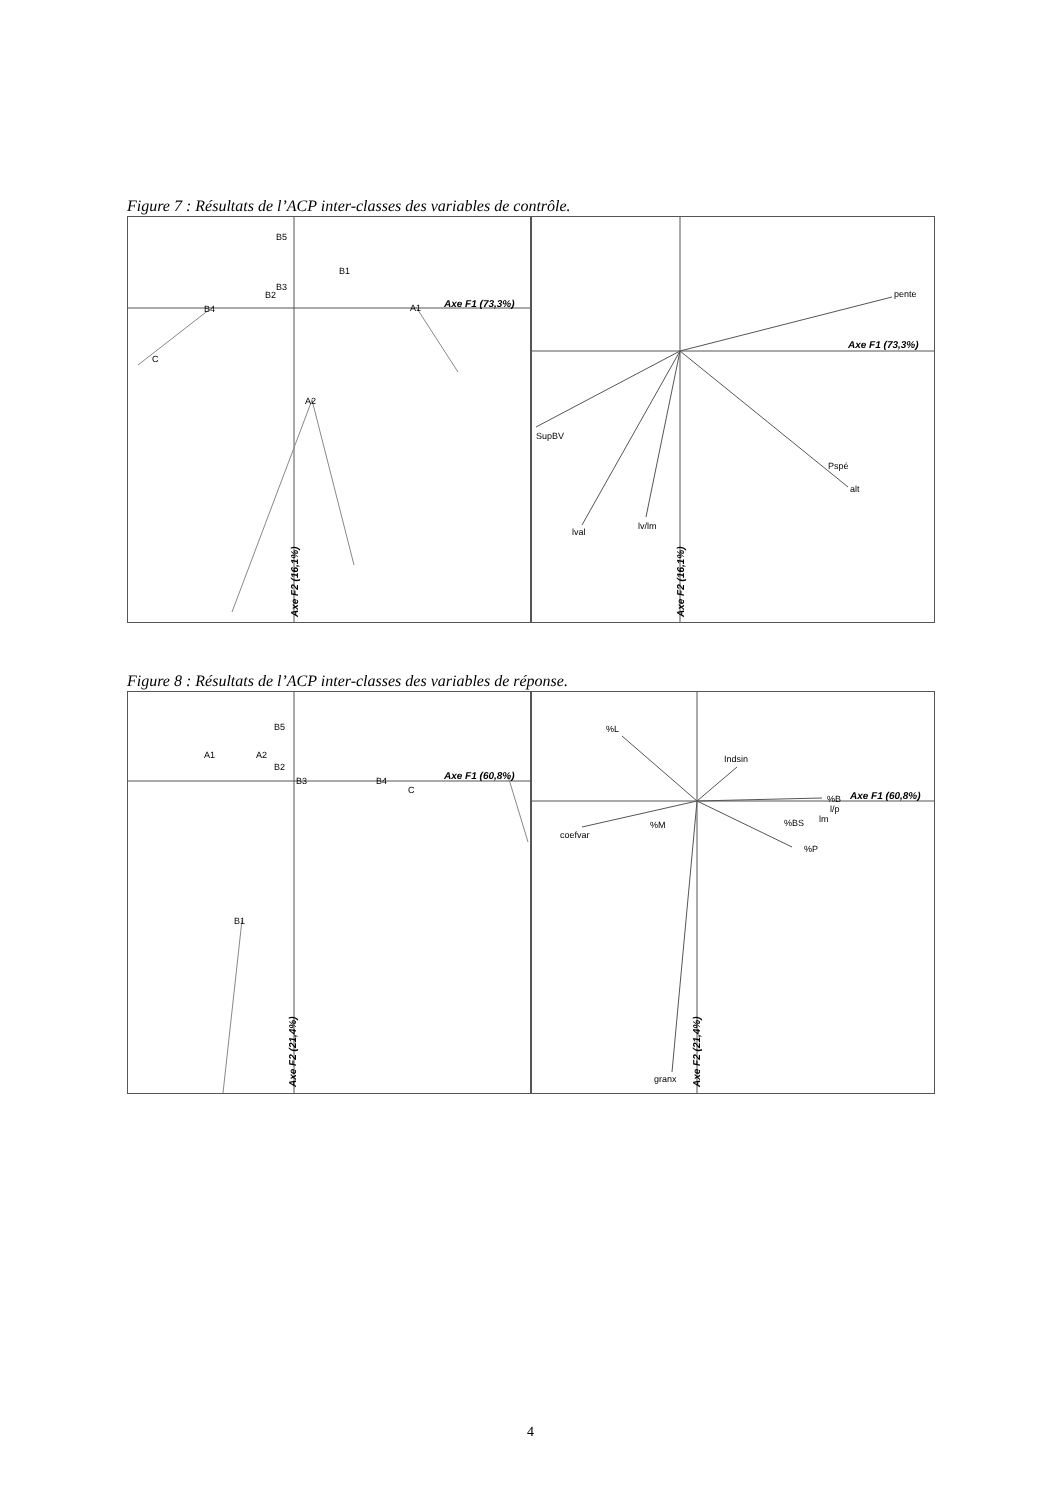Figure 7 : Résultats de l’ACP inter-classes des variables de contrôle.
Axe F1 (73,3%)
Axe F2 (16,1%)
B4
B2
B3
B5
B1
A1
A2
C
pente
SupBV
alt
Pspé
lval
lv/lm
Axe F1 (73,3%)
Axe F2 (16,1%)
Figure 8 : Résultats de l’ACP inter-classes des variables de réponse.
Axe F1 (60,8%)
Axe F2 (21,4%)
A1
A2
B2
B3
B5
B4
C
B1
%L
Indsin
%B
l/p
lm
%BS
%P
%M
coefvar
granx
Axe F1 (60,8%)
Axe F2 (21,4%)
4